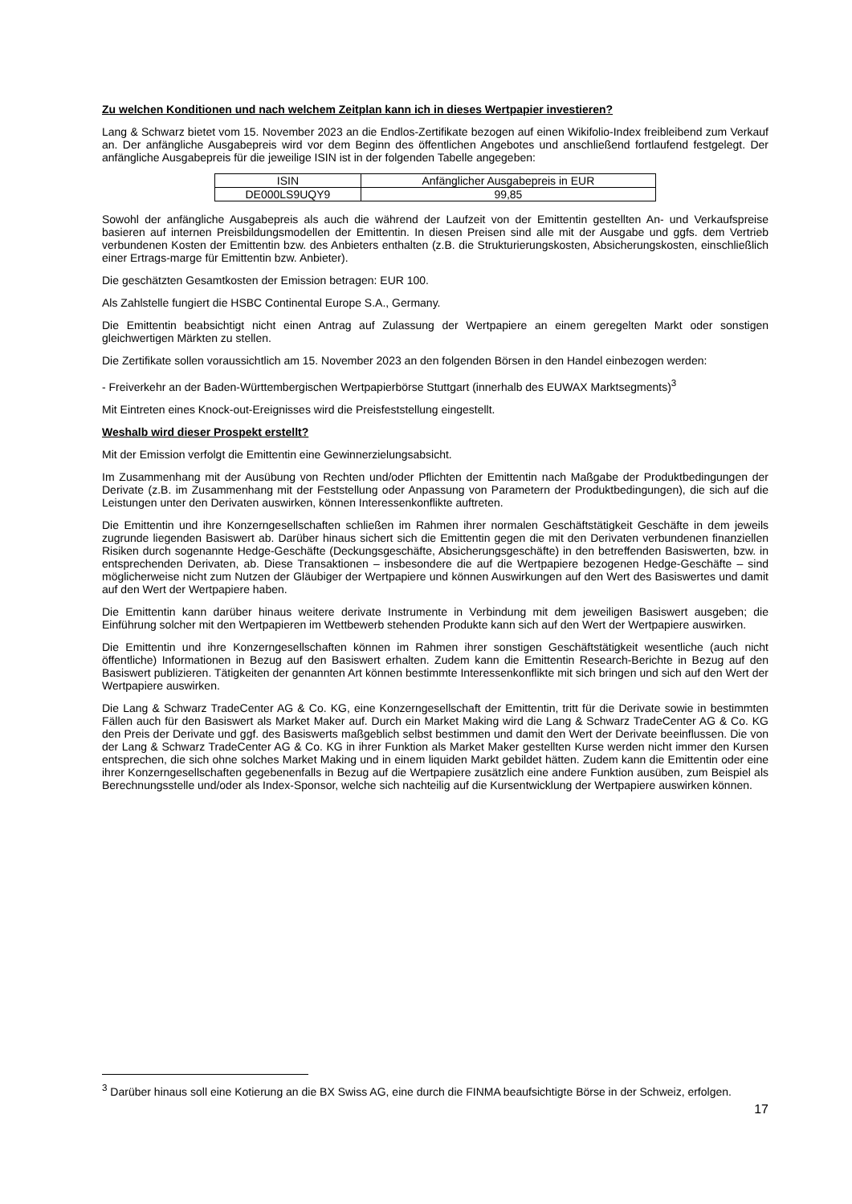Zu welchen Konditionen und nach welchem Zeitplan kann ich in dieses Wertpapier investieren?
Lang & Schwarz bietet vom 15. November 2023 an die Endlos-Zertifikate bezogen auf einen Wikifolio-Index freibleibend zum Verkauf an. Der anfängliche Ausgabepreis wird vor dem Beginn des öffentlichen Angebotes und anschließend fortlaufend festgelegt. Der anfängliche Ausgabepreis für die jeweilige ISIN ist in der folgenden Tabelle angegeben:
| ISIN | Anfänglicher Ausgabepreis in EUR |
| DE000LS9UQY9 | 99,85 |
Sowohl der anfängliche Ausgabepreis als auch die während der Laufzeit von der Emittentin gestellten An- und Verkaufspreise basieren auf internen Preisbildungsmodellen der Emittentin. In diesen Preisen sind alle mit der Ausgabe und ggfs. dem Vertrieb verbundenen Kosten der Emittentin bzw. des Anbieters enthalten (z.B. die Strukturierungskosten, Absicherungskosten, einschließlich einer Ertrags-marge für Emittentin bzw. Anbieter).
Die geschätzten Gesamtkosten der Emission betragen: EUR 100.
Als Zahlstelle fungiert die HSBC Continental Europe S.A., Germany.
Die Emittentin beabsichtigt nicht einen Antrag auf Zulassung der Wertpapiere an einem geregelten Markt oder sonstigen gleichwertigen Märkten zu stellen.
Die Zertifikate sollen voraussichtlich am 15. November 2023 an den folgenden Börsen in den Handel einbezogen werden:
- Freiverkehr an der Baden-Württembergischen Wertpapierbörse Stuttgart (innerhalb des EUWAX Marktsegments)<sup>3</sup>
Mit Eintreten eines Knock-out-Ereignisses wird die Preisfeststellung eingestellt.
Weshalb wird dieser Prospekt erstellt?
Mit der Emission verfolgt die Emittentin eine Gewinnerzielungsabsicht.
Im Zusammenhang mit der Ausübung von Rechten und/oder Pflichten der Emittentin nach Maßgabe der Produktbedingungen der Derivate (z.B. im Zusammenhang mit der Feststellung oder Anpassung von Parametern der Produktbedingungen), die sich auf die Leistungen unter den Derivaten auswirken, können Interessenkonflikte auftreten.
Die Emittentin und ihre Konzerngesellschaften schließen im Rahmen ihrer normalen Geschäftstätigkeit Geschäfte in dem jeweils zugrunde liegenden Basiswert ab. Darüber hinaus sichert sich die Emittentin gegen die mit den Derivaten verbundenen finanziellen Risiken durch sogenannte Hedge-Geschäfte (Deckungsgeschäfte, Absicherungsgeschäfte) in den betreffenden Basiswerten, bzw. in entsprechenden Derivaten, ab. Diese Transaktionen – insbesondere die auf die Wertpapiere bezogenen Hedge-Geschäfte – sind möglicherweise nicht zum Nutzen der Gläubiger der Wertpapiere und können Auswirkungen auf den Wert des Basiswertes und damit auf den Wert der Wertpapiere haben.
Die Emittentin kann darüber hinaus weitere derivate Instrumente in Verbindung mit dem jeweiligen Basiswert ausgeben; die Einführung solcher mit den Wertpapieren im Wettbewerb stehenden Produkte kann sich auf den Wert der Wertpapiere auswirken.
Die Emittentin und ihre Konzerngesellschaften können im Rahmen ihrer sonstigen Geschäftstätigkeit wesentliche (auch nicht öffentliche) Informationen in Bezug auf den Basiswert erhalten. Zudem kann die Emittentin Research-Berichte in Bezug auf den Basiswert publizieren. Tätigkeiten der genannten Art können bestimmte Interessenkonflikte mit sich bringen und sich auf den Wert der Wertpapiere auswirken.
Die Lang & Schwarz TradeCenter AG & Co. KG, eine Konzerngesellschaft der Emittentin, tritt für die Derivate sowie in bestimmten Fällen auch für den Basiswert als Market Maker auf. Durch ein Market Making wird die Lang & Schwarz TradeCenter AG & Co. KG den Preis der Derivate und ggf. des Basiswerts maßgeblich selbst bestimmen und damit den Wert der Derivate beeinflussen. Die von der Lang & Schwarz TradeCenter AG & Co. KG in ihrer Funktion als Market Maker gestellten Kurse werden nicht immer den Kursen entsprechen, die sich ohne solches Market Making und in einem liquiden Markt gebildet hätten. Zudem kann die Emittentin oder eine ihrer Konzerngesellschaften gegebenenfalls in Bezug auf die Wertpapiere zusätzlich eine andere Funktion ausüben, zum Beispiel als Berechnungsstelle und/oder als Index-Sponsor, welche sich nachteilig auf die Kursentwicklung der Wertpapiere auswirken können.
<sup>3</sup> Darüber hinaus soll eine Kotierung an die BX Swiss AG, eine durch die FINMA beaufsichtigte Börse in der Schweiz, erfolgen.
17